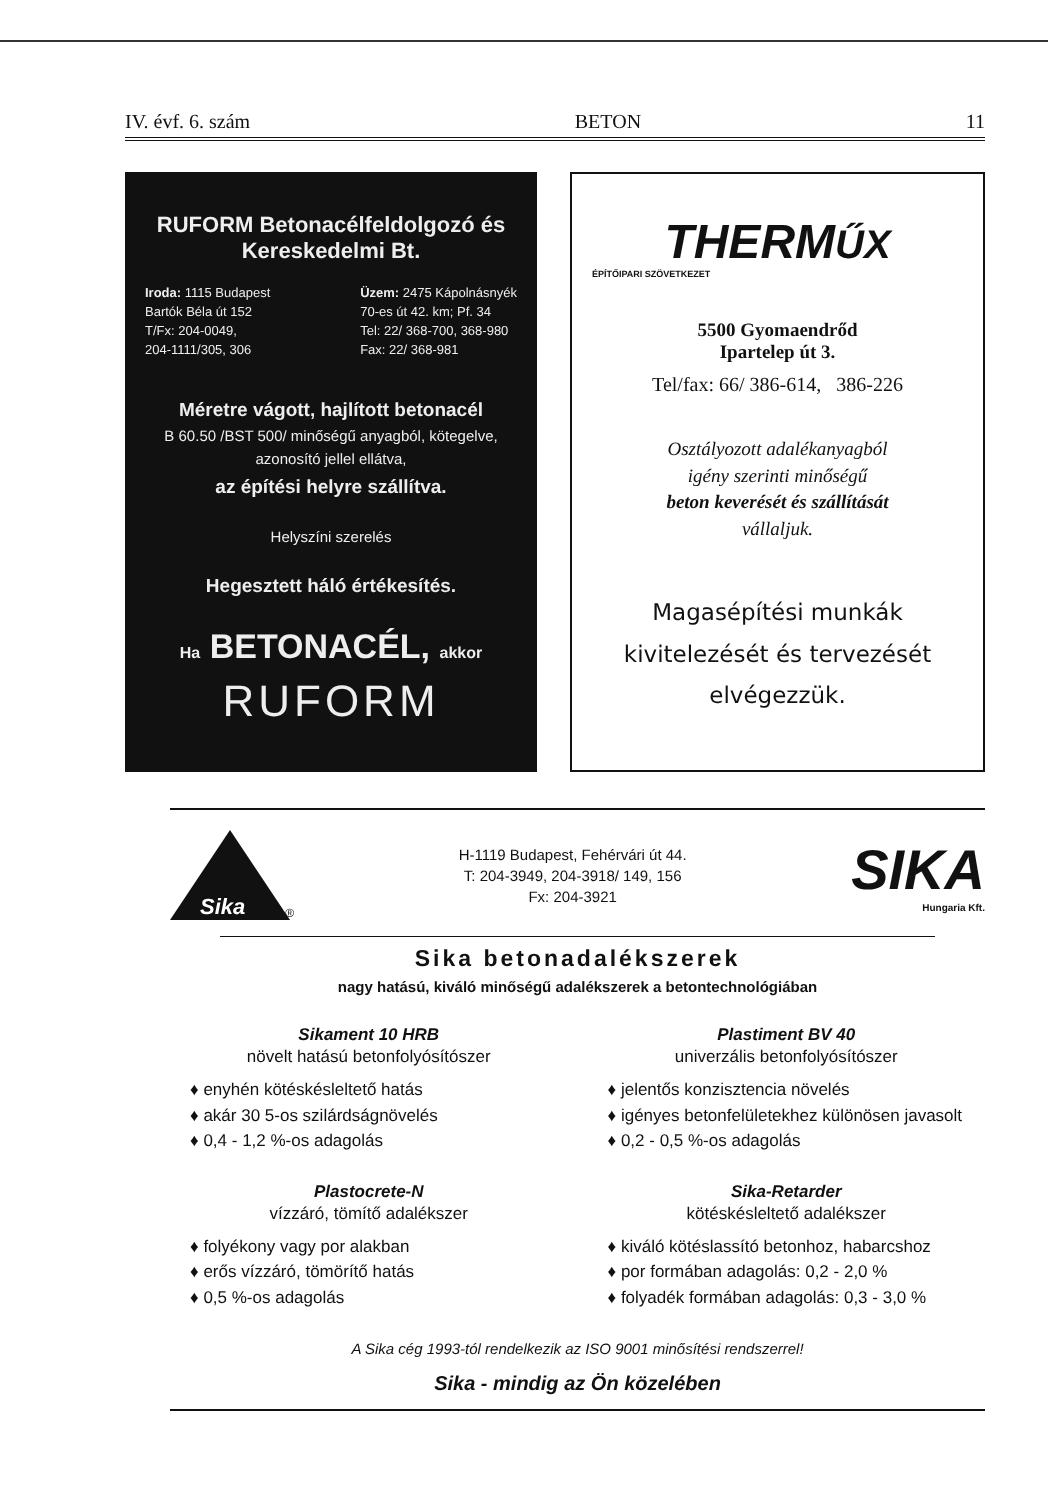IV. évf. 6. szám BETON 11
RUFORM Betonacélfeldolgozó és Kereskedelmi Bt.
Iroda: 1115 Budapest
Bartók Béla út 152
T/Fx: 204-0049,
204-1111/305, 306
Üzem: 2475 Kápolnásnyék
70-es út 42. km; Pf. 34
Tel: 22/ 368-700, 368-980
Fax: 22/ 368-981
Méretre vágott, hajlított betonacél
B 60.50 /BST 500/ minőségű anyagból, kötegelve, azonosító jellel ellátva,
az építési helyre szállítva.
Helyszíni szerelés
Hegesztett háló értékesítés.
Ha BETONACÉL, akkor
RUFORM
THERMŰX
ÉPÍTŐIPARI SZÖVETKEZET
5500 Gyomaendrőd
Ipartelep út 3.
Tel/fax: 66/ 386-614, 386-226
Osztályozott adalékanyagból
igény szerinti minőségű
beton keverését és szállítását
vállaljuk.
Magasépítési munkák
kivitelezését és tervezését
elvégezzük.
Sika ®
H-1119 Budapest, Fehérvári út 44.
T: 204-3949, 204-3918/ 149, 156
Fx: 204-3921
SIKA
Hungaria Kft.
Sika betonadalékszerek
nagy hatású, kiváló minőségű adalékszerek a betontechnológiában
Sikament 10 HRB
növelt hatású betonfolyósítószer
♦ enyhén kötéskésleltető hatás
♦ akár 30 5-os szilárdságnövelés
♦ 0,4 - 1,2 %-os adagolás
Plastiment BV 40
univerzális betonfolyósítószer
♦ jelentős konzisztencia növelés
♦ igényes betonfelületekhez különösen javasolt
♦ 0,2 - 0,5 %-os adagolás
Plastocrete-N
vízzáró, tömítő adalékszer
♦ folyékony vagy por alakban
♦ erős vízzáró, tömörítő hatás
♦ 0,5 %-os adagolás
Sika-Retarder
kötéskésleltető adalékszer
♦ kiváló kötéslassító betonhoz, habarcshoz
♦ por formában adagolás: 0,2 - 2,0 %
♦ folyadék formában adagolás: 0,3 - 3,0 %
A Sika cég 1993-tól rendelkezik az ISO 9001 minősítési rendszerrel!
Sika - mindig az Ön közelében